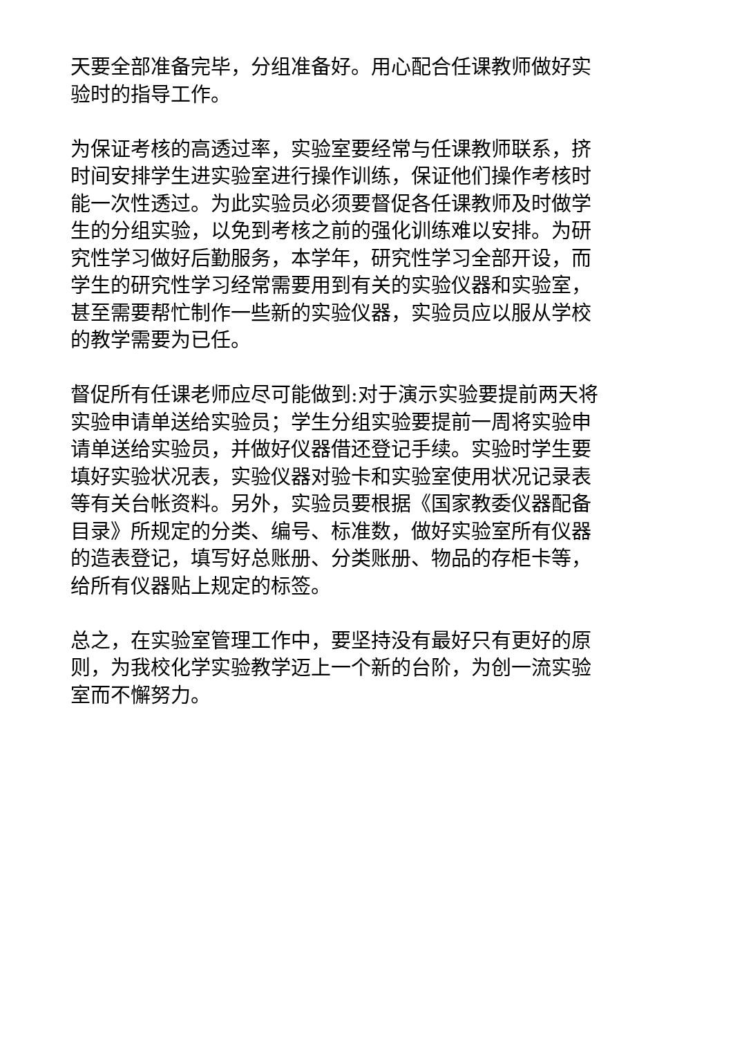天要全部准备完毕，分组准备好。用心配合任课教师做好实
验时的指导工作。
为保证考核的高透过率，实验室要经常与任课教师联系，挤
时间安排学生进实验室进行操作训练，保证他们操作考核时
能一次性透过。为此实验员必须要督促各任课教师及时做学
生的分组实验，以免到考核之前的强化训练难以安排。为研
究性学习做好后勤服务，本学年，研究性学习全部开设，而
学生的研究性学习经常需要用到有关的实验仪器和实验室，
甚至需要帮忙制作一些新的实验仪器，实验员应以服从学校
的教学需要为已任。
督促所有任课老师应尽可能做到:对于演示实验要提前两天将
实验申请单送给实验员；学生分组实验要提前一周将实验申
请单送给实验员，并做好仪器借还登记手续。实验时学生要
填好实验状况表，实验仪器对验卡和实验室使用状况记录表
等有关台帐资料。另外，实验员要根据《国家教委仪器配备
目录》所规定的分类、编号、标准数，做好实验室所有仪器
的造表登记，填写好总账册、分类账册、物品的存柜卡等，
给所有仪器贴上规定的标签。
总之，在实验室管理工作中，要坚持没有最好只有更好的原
则，为我校化学实验教学迈上一个新的台阶，为创一流实验
室而不懈努力。